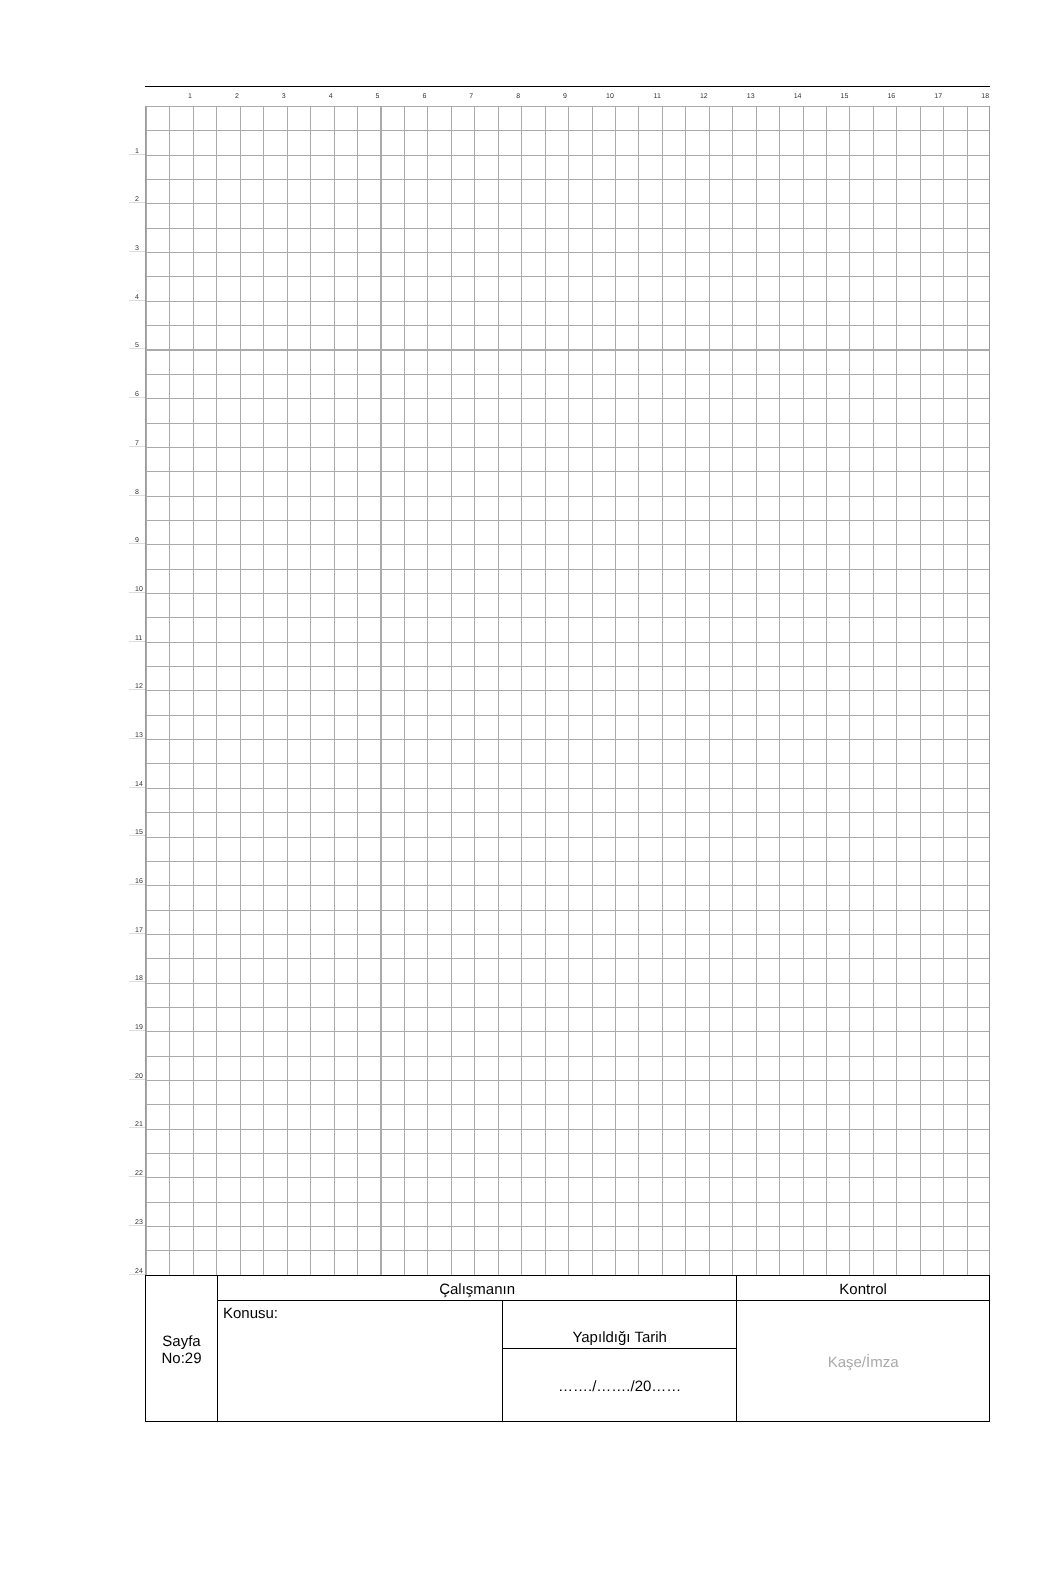1 2 3 4 5 6 7 8 9 10 11 12 13 14 15 16 17 18
1
2
3
4
5
6
7
8
9
10
11
12
13
14
15
16
17
18
19
20
21
22
23
24
| Sayfa No:29 | Çalışmanın | | Kontrol |
| | Konusu: | Yapıldığı Tarih | Kaşe/İmza |
| | | ……./……./20…… | |